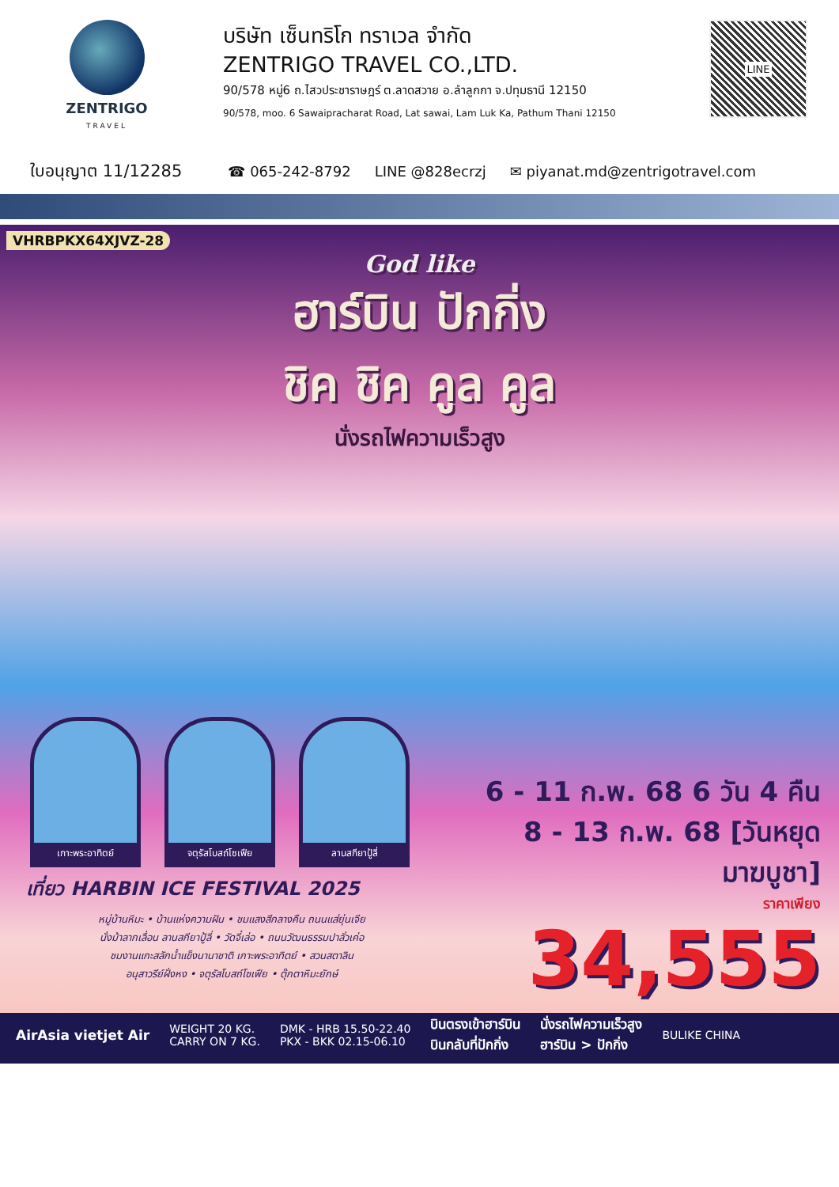ZENTRIGO
TRAVEL
บริษัท เซ็นทริโก ทราเวล จำกัด
ZENTRIGO TRAVEL CO.,LTD.
90/578 หมู่6 ถ.ไสวประชาราษฎร์ ต.ลาดสวาย อ.ลำลูกกา จ.ปทุมธานี 12150
90/578, moo. 6 Sawaipracharat Road, Lat sawai, Lam Luk Ka, Pathum Thani 12150
LINE
ใบอนุญาต 11/12285 ☎ 065-242-8792 LINE @828ecrzj ✉ piyanat.md@zentrigotravel.com
VHRBPKX64XJVZ-28
God like
ฮาร์บิน ปักกิ่ง
ชิค ชิค คูล คูล
นั่งรถไฟความเร็วสูง
เกาะพระอาทิตย์
จตุรัสโบสถ์โซเฟีย
ลานสกียาปู้ลี่
เที่ยว HARBIN ICE FESTIVAL 2025
หมู่บ้านหิมะ • บ้านแห่งความฝัน • ชมแสงสีกลางคืน ถนนแส่ยุ่นเจีย
นั่งม้าลากเลื่อน ลานสกียาปู้ลี่ • วัดจี๋เล่อ • ถนนวัฒนธรรมปาลั่วเค่อ
ชมงานแกะสลักน้ำแข็งนานาชาติ เกาะพระอาทิตย์ • สวนสตาลิน
อนุสาวรีย์ฝั่งหง • จตุรัสโบสถ์โซเฟีย • ตุ๊กตาหิมะยักษ์
6 - 11 ก.พ. 68 6 วัน 4 คืน
8 - 13 ก.พ. 68 [วันหยุดมาฆบูชา]
ราคาเพียง
34,555
AirAsia vietjet Air WEIGHT 20 KG.
CARRY ON 7 KG. DMK - HRB 15.50-22.40
PKX - BKK 02.15-06.10 บินตรงเข้าฮาร์บิน
บินกลับที่ปักกิ่ง นั่งรถไฟความเร็วสูง
ฮาร์บิน > ปักกิ่ง BULIKE CHINA